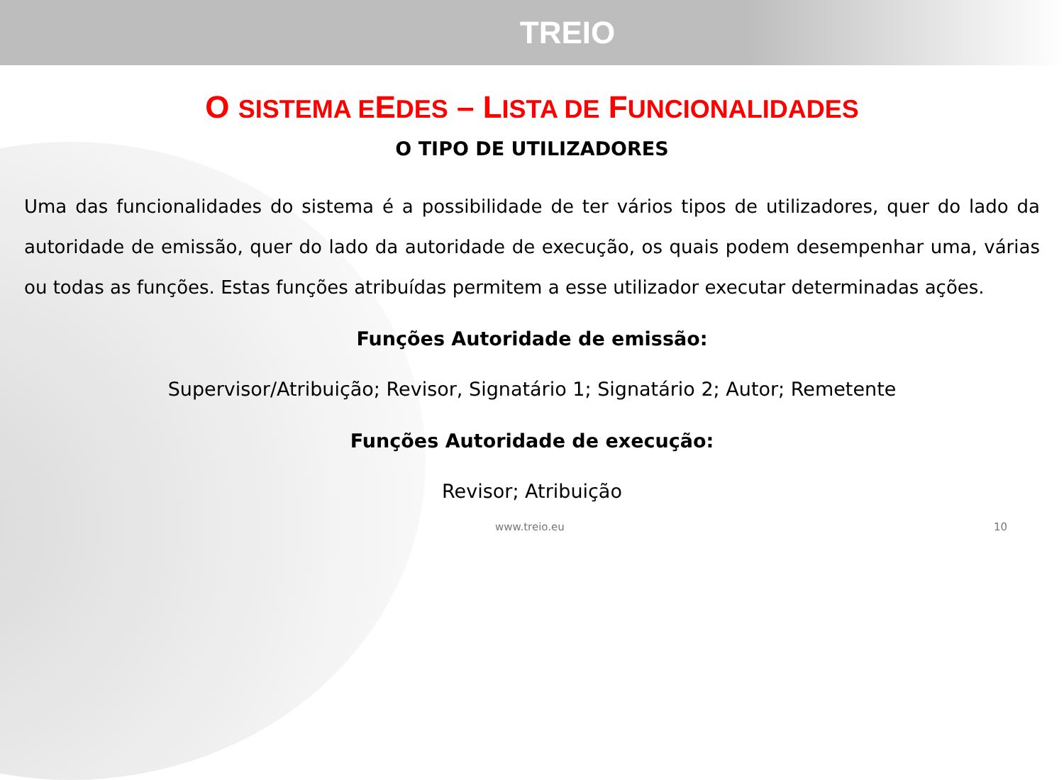TREIO
O SISTEMA EEDES – LISTA DE FUNCIONALIDADES
O TIPO DE UTILIZADORES
Uma das funcionalidades do sistema é a possibilidade de ter vários tipos de utilizadores, quer do lado da autoridade de emissão, quer do lado da autoridade de execução, os quais podem desempenhar uma, várias ou todas as funções. Estas funções atribuídas permitem a esse utilizador executar determinadas ações.
Funções Autoridade de emissão:
Supervisor/Atribuição; Revisor, Signatário 1; Signatário 2; Autor; Remetente
Funções Autoridade de execução:
Revisor; Atribuição
www.treio.eu 10